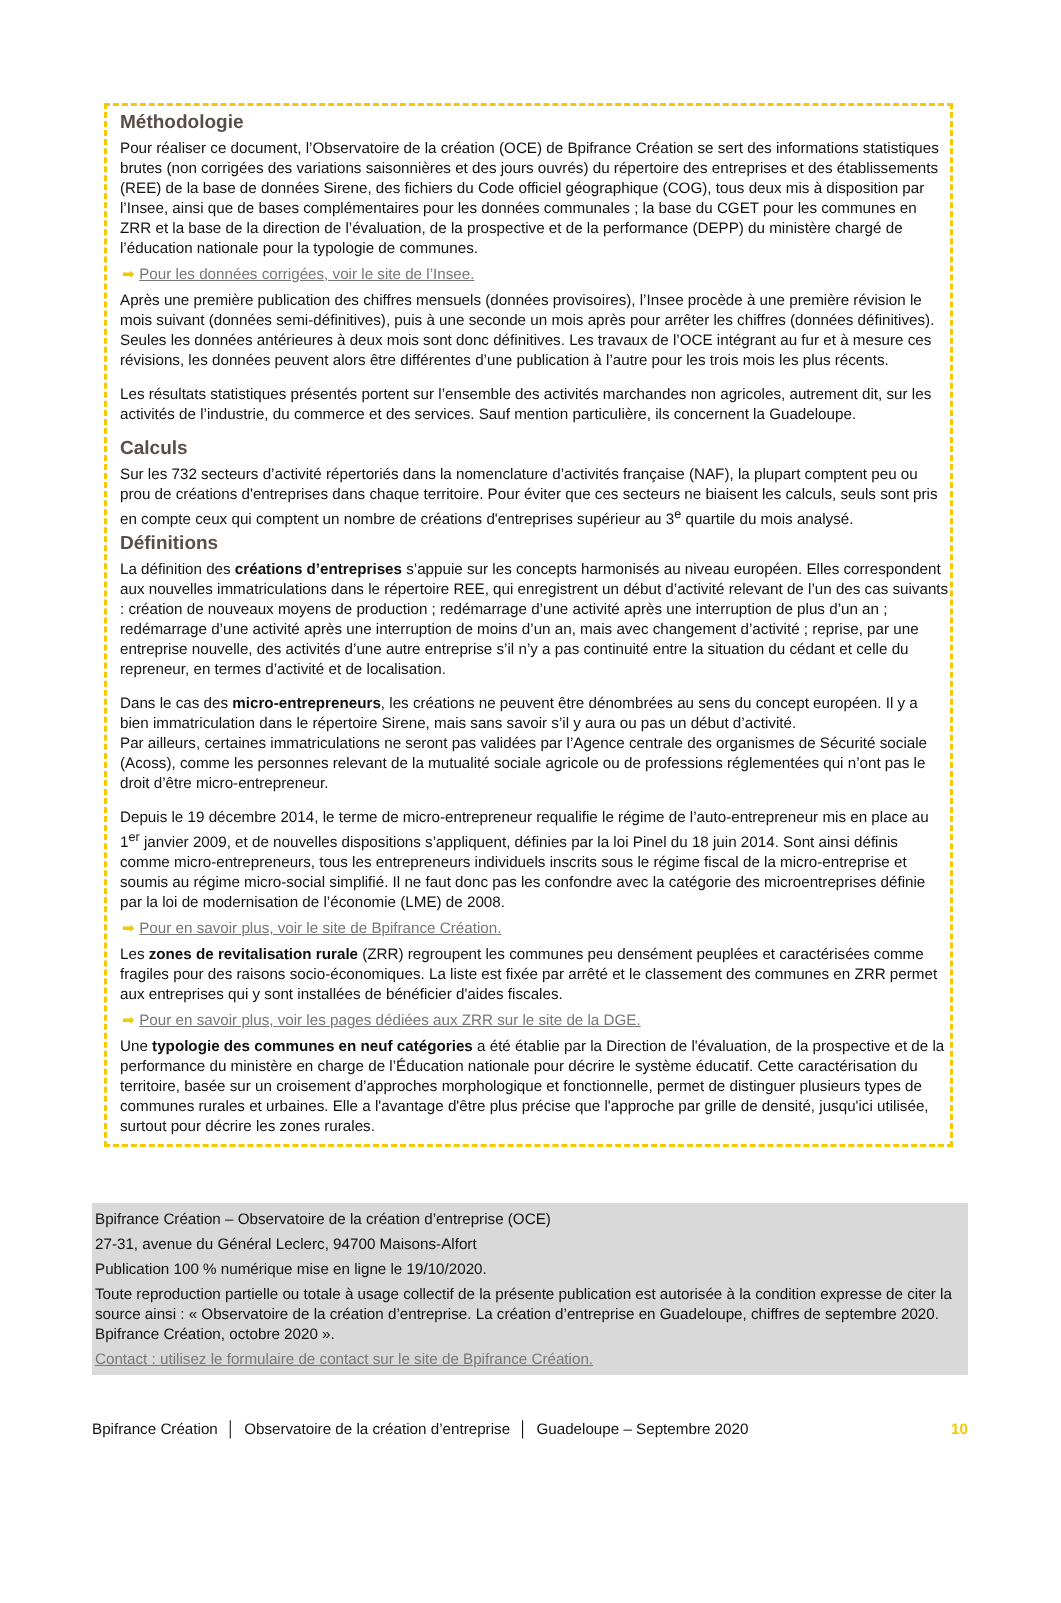Méthodologie
Pour réaliser ce document, l’Observatoire de la création (OCE) de Bpifrance Création se sert des informations statistiques brutes (non corrigées des variations saisonnières et des jours ouvrés) du répertoire des entreprises et des établissements (REE) de la base de données Sirene, des fichiers du Code officiel géographique (COG), tous deux mis à disposition par l’Insee, ainsi que de bases complémentaires pour les données communales ; la base du CGET pour les communes en ZRR et la base de la direction de l’évaluation, de la prospective et de la performance (DEPP) du ministère chargé de l’éducation nationale pour la typologie de communes.
➡ Pour les données corrigées, voir le site de l’Insee.
Après une première publication des chiffres mensuels (données provisoires), l’Insee procède à une première révision le mois suivant (données semi-définitives), puis à une seconde un mois après pour arrêter les chiffres (données définitives). Seules les données antérieures à deux mois sont donc définitives. Les travaux de l’OCE intégrant au fur et à mesure ces révisions, les données peuvent alors être différentes d’une publication à l’autre pour les trois mois les plus récents.
Les résultats statistiques présentés portent sur l’ensemble des activités marchandes non agricoles, autrement dit, sur les activités de l’industrie, du commerce et des services. Sauf mention particulière, ils concernent la Guadeloupe.
Calculs
Sur les 732 secteurs d’activité répertoriés dans la nomenclature d’activités française (NAF), la plupart comptent peu ou prou de créations d'entreprises dans chaque territoire. Pour éviter que ces secteurs ne biaisent les calculs, seuls sont pris en compte ceux qui comptent un nombre de créations d'entreprises supérieur au 3<sup>e</sup> quartile du mois analysé.
Définitions
La définition des créations d’entreprises s’appuie sur les concepts harmonisés au niveau européen. Elles correspondent aux nouvelles immatriculations dans le répertoire REE, qui enregistrent un début d’activité relevant de l’un des cas suivants : création de nouveaux moyens de production ; redémarrage d’une activité après une interruption de plus d’un an ; redémarrage d’une activité après une interruption de moins d’un an, mais avec changement d’activité ; reprise, par une entreprise nouvelle, des activités d’une autre entreprise s’il n’y a pas continuité entre la situation du cédant et celle du repreneur, en termes d’activité et de localisation.
Dans le cas des micro-entrepreneurs, les créations ne peuvent être dénombrées au sens du concept européen. Il y a bien immatriculation dans le répertoire Sirene, mais sans savoir s’il y aura ou pas un début d’activité.
Par ailleurs, certaines immatriculations ne seront pas validées par l’Agence centrale des organismes de Sécurité sociale (Acoss), comme les personnes relevant de la mutualité sociale agricole ou de professions réglementées qui n’ont pas le droit d’être micro-entrepreneur.
Depuis le 19 décembre 2014, le terme de micro-entrepreneur requalifie le régime de l’auto-entrepreneur mis en place au 1<sup>er</sup> janvier 2009, et de nouvelles dispositions s’appliquent, définies par la loi Pinel du 18 juin 2014. Sont ainsi définis comme micro-entrepreneurs, tous les entrepreneurs individuels inscrits sous le régime fiscal de la micro-entreprise et soumis au régime micro-social simplifié. Il ne faut donc pas les confondre avec la catégorie des microentreprises définie par la loi de modernisation de l’économie (LME) de 2008.
➡ Pour en savoir plus, voir le site de Bpifrance Création.
Les zones de revitalisation rurale (ZRR) regroupent les communes peu densément peuplées et caractérisées comme fragiles pour des raisons socio-économiques. La liste est fixée par arrêté et le classement des communes en ZRR permet aux entreprises qui y sont installées de bénéficier d'aides fiscales.
➡ Pour en savoir plus, voir les pages dédiées aux ZRR sur le site de la DGE.
Une typologie des communes en neuf catégories a été établie par la Direction de l'évaluation, de la prospective et de la performance du ministère en charge de l’Éducation nationale pour décrire le système éducatif. Cette caractérisation du territoire, basée sur un croisement d’approches morphologique et fonctionnelle, permet de distinguer plusieurs types de communes rurales et urbaines. Elle a l'avantage d'être plus précise que l'approche par grille de densité, jusqu'ici utilisée, surtout pour décrire les zones rurales.
Bpifrance Création – Observatoire de la création d’entreprise (OCE)
27-31, avenue du Général Leclerc, 94700 Maisons-Alfort
Publication 100 % numérique mise en ligne le 19/10/2020.
Toute reproduction partielle ou totale à usage collectif de la présente publication est autorisée à la condition expresse de citer la source ainsi : « Observatoire de la création d’entreprise. La création d’entreprise en Guadeloupe, chiffres de septembre 2020. Bpifrance Création, octobre 2020 ».
Contact : utilisez le formulaire de contact sur le site de Bpifrance Création.
Bpifrance Création │ Observatoire de la création d’entreprise │ Guadeloupe – Septembre 2020 10